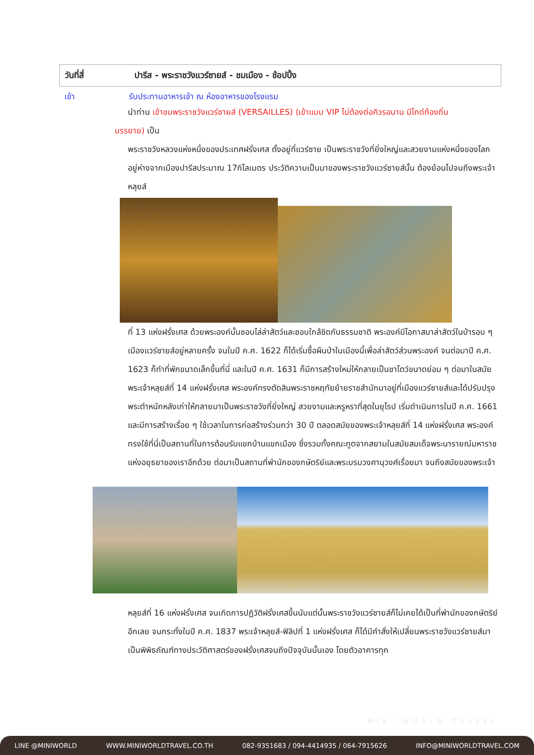| วันที่สี่ | ปารีส - พระราชวังแวร์ซายส์ - ชมเมือง - ช้อปปิ้ง |
เช้า รับประทานอาหารเช้า ณ ห้องอาหารของโรงแรม
นำท่าน เข้าชมพระราชวังแวร์ซายส์ (VERSAILLES) (เข้าแบบ VIP ไม่ต้องต่อคิวรอนาน มีไกด์ท้องถิ่น
บรรยาย) เป็น
พระราชวังหลวงแห่งหนึ่งของประเทศฝรั่งเศส ตั้งอยู่ที่แวร์ซาย เป็นพระราชวังที่ยิ่งใหญ่และสวยงามแห่งหนึ่งของโลก อยู่ห่างจากเมืองปารีสประมาณ 17กิโลเมตร ประวัติความเป็นมาของพระราชวังแวร์ซายส์นั้น ต้องย้อนไปจนถึงพระเจ้าหลุยส์
ที่ 13 แห่งฝรั่งเศส ด้วยพระองค์นั้นชอบไล่ล่าสัตว์และชอบใกล้ชิดกับธรรมชาติ พระองค์มีโอกาสมาล่าสัตว์ในป่ารอบ ๆ เมืองแวร์ซายส์อยู่หลายครั้ง จนในปี ค.ศ. 1622 ก็ได้เริ่มซื้อผืนป่าในเมืองนี้เพื่อล่าสัตว์ส่วนพระองค์ จนต่อมาปี ค.ศ. 1623 ก็ทำที่พักขนาดเล็กขึ้นที่นี่ และในปี ค.ศ. 1631 ก็มีการสร้างใหม่ให้กลายเป็นชาโตว์ขนาดย่อม ๆ ต่อมาในสมัยพระเจ้าหลุยส์ที่ 14 แห่งฝรั่งเศส พระองค์ทรงตัดสินพระราชหฤทัยย้ายราชสำนักมาอยู่ที่เมืองแวร์ซายส์และได้ปรับปรุงพระตำหนักหลังเก่าให้กลายมาเป็นพระราชวังที่ยิ่งใหญ่ สวยงามและหรูหราที่สุดในยุโรป เริ่มดำเนินการในปี ค.ศ. 1661 และมีการสร้างเรื่อย ๆ ใช้เวลาในการก่อสร้างร่วมกว่า 30 ปี ตลอดสมัยของพระเจ้าหลุยส์ที่ 14 แห่งฝรั่งเศส พระองค์ทรงใช้ที่นี่เป็นสถานที่ในการต้อนรับแขกบ้านแขกเมือง ซึ่งรวมทั้งคณะทูตจากสยามในสมัยสมเด็จพระนารายณ์มหาราชแห่งอยุธยาของเราอีกด้วย ต่อมาเป็นสถานที่พำนักของกษัตริย์และพระบรมวงศานุวงศ์เรื่อยมา จนถึงสมัยของพระเจ้า
หลุยส์ที่ 16 แห่งฝรั่งเศส จนเกิดการปฏิวัติฝรั่งเศสขึ้นนับแต่นั้นพระราชวังแวร์ซายส์ก็ไม่เคยได้เป็นที่พำนักของกษัตริย์อีกเลย จนกระทั่งในปี ค.ศ. 1837 พระเจ้าหลุยส์-ฟิลิปที่ 1 แห่งฝรั่งเศส ก็ได้มีคำสั่งให้เปลี่ยนพระราชวังแวร์ซายส์มาเป็นพิพิธภัณฑ์ทางประวัติศาสตร์ของฝรั่งเศสจนถึงปัจจุบันนั้นเอง โดยตัวอาคารทุก
MINI WORLD TRAVEL
LINE @MINIWORLD WWW.MINIWORLDTRAVEL.CO.TH 082-9351683 / 094-4414935 / 064-7915626 INFO@MINIWORLDTRAVEL.COM